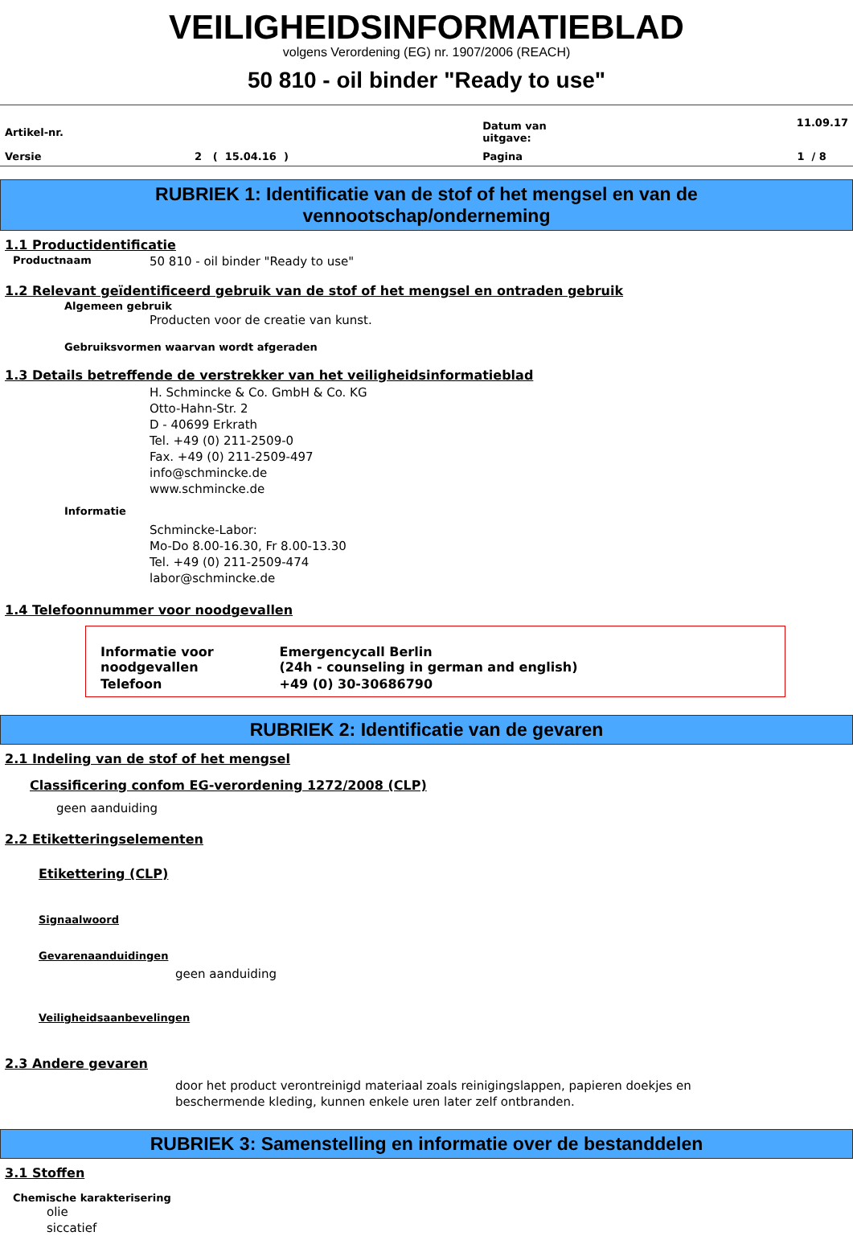VEILIGHEIDSINFORMATIEBLAD
volgens Verordening (EG) nr. 1907/2006 (REACH)
50 810 - oil binder "Ready to use"
| Artikel-nr. | | Datum van uitgave: | 11.09.17 |
| Versie | 2 ( 15.04.16 ) | Pagina | 1 / 8 |
RUBRIEK 1: Identificatie van de stof of het mengsel en van de
vennootschap/onderneming
1.1 Productidentificatie
Productnaam 50 810 - oil binder "Ready to use"
1.2 Relevant geïdentificeerd gebruik van de stof of het mengsel en ontraden gebruik
Algemeen gebruik
Producten voor de creatie van kunst.
Gebruiksvormen waarvan wordt afgeraden
1.3 Details betreffende de verstrekker van het veiligheidsinformatieblad
H. Schmincke & Co. GmbH & Co. KG
Otto-Hahn-Str. 2
D - 40699 Erkrath
Tel. +49 (0) 211-2509-0
Fax. +49 (0) 211-2509-497
info@schmincke.de
www.schmincke.de
Informatie
Schmincke-Labor:
Mo-Do 8.00-16.30, Fr 8.00-13.30
Tel. +49 (0) 211-2509-474
labor@schmincke.de
1.4 Telefoonnummer voor noodgevallen
| Informatie voor noodgevallen | Emergencycall Berlin (24h - counseling in german and english) |
| Telefoon | +49 (0) 30-30686790 |
RUBRIEK 2: Identificatie van de gevaren
2.1 Indeling van de stof of het mengsel
Classificering confom EG-verordening 1272/2008 (CLP)
geen aanduiding
2.2 Etiketteringselementen
Etikettering (CLP)
Signaalwoord
Gevarenaanduidingen
geen aanduiding
Veiligheidsaanbevelingen
2.3 Andere gevaren
door het product verontreinigd materiaal zoals reinigingslappen, papieren doekjes en
beschermende kleding, kunnen enkele uren later zelf ontbranden.
RUBRIEK 3: Samenstelling en informatie over de bestanddelen
3.1 Stoffen
Chemische karakterisering
olie
siccatief